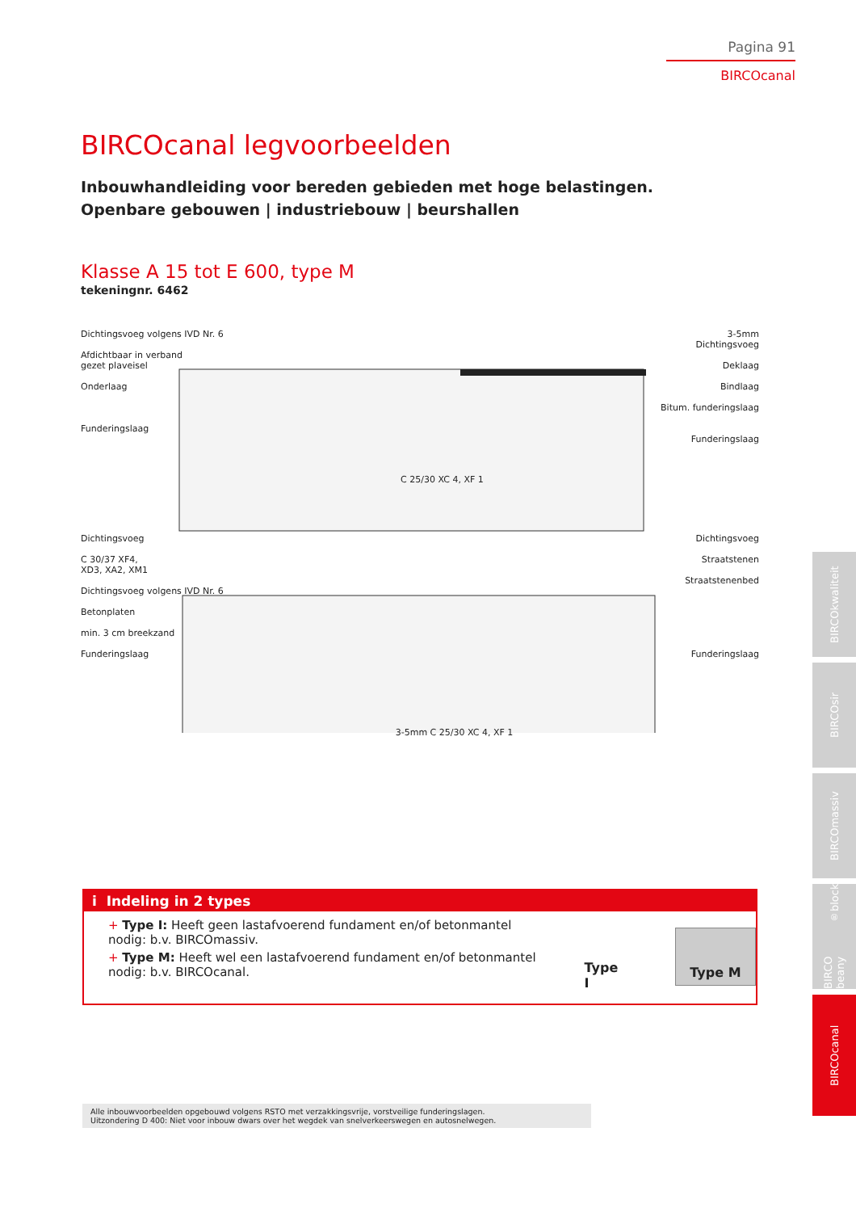Pagina 91
BIRCOcanal
BIRCOcanal legvoorbeelden
Inbouwhandleiding voor bereden gebieden met hoge belastingen.
Openbare gebouwen | industriebouw | beurshallen
Klasse A 15 tot E 600, type M
tekeningnr. 6462
Dichtingsvoeg volgens IVD Nr. 6
Afdichtbaar in verband
gezet plaveisel
Onderlaag
Funderingslaag
C 25/30 XC 4, XF 1
3-5mm
Dichtingsvoeg
Deklaag
Bindlaag
Bitum. funderingslaag
Funderingslaag
Dichtingsvoeg
C 30/37 XF4,
XD3, XA2, XM1
Dichtingsvoeg volgens IVD Nr. 6
Betonplaten
min. 3 cm breekzand
Funderingslaag
3-5mm C 25/30 XC 4, XF 1
Dichtingsvoeg
Straatstenen
Straatstenenbed
Funderingslaag
i Indeling in 2 types
+ Type I: Heeft geen lastafvoerend fundament en/of betonmantel nodig: b.v. BIRCOmassiv.
+ Type M: Heeft wel een lastafvoerend fundament en/of betonmantel nodig: b.v. BIRCOcanal.
Type I
Type M
Alle inbouwvoorbeelden opgebouwd volgens RSTO met verzakkingsvrije, vorstveilige funderingslagen.
Uitzondering D 400: Niet voor inbouw dwars over het wegdek van snelverkeerswegen en autosnelwegen.
BIRCOkwaliteit
BIRCOsir
BIRCOmassiv
BIRCO beany<sup>®</sup>block
BIRCOcanal